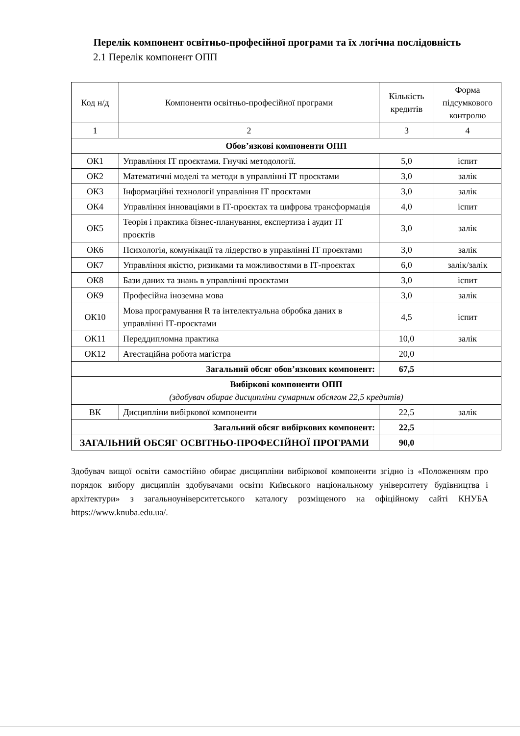Перелік компонент освітньо-професійної програми та їх логічна послідовність
2.1 Перелік компонент ОПП
| Код н/д | Компоненти освітньо-професійної програми | Кількість кредитів | Форма підсумкового контролю |
| 1 | 2 | 3 | 4 |
| Обов’язкові компоненти ОПП | | | |
| ОК1 | Управління ІТ проєктами. Гнучкі методології. | 5,0 | іспит |
| ОК2 | Математичні моделі та методи в управлінні ІТ проєктами | 3,0 | залік |
| ОК3 | Інформаційні технології управління ІТ проєктами | 3,0 | залік |
| ОК4 | Управління інноваціями в ІТ-проєктах та цифрова трансформація | 4,0 | іспит |
| ОК5 | Теорія і практика бізнес-планування, експертиза і аудит ІТ проєктів | 3,0 | залік |
| ОК6 | Психологія, комунікації та лідерство в управлінні ІТ проєктами | 3,0 | залік |
| ОК7 | Управління якістю, ризиками та можливостями в ІТ-проєктах | 6,0 | залік/залік |
| ОК8 | Бази даних та знань в управлінні проєктами | 3,0 | іспит |
| ОК9 | Професійна іноземна мова | 3,0 | залік |
| ОК10 | Мова програмування R та інтелектуальна обробка даних в управлінні ІТ-проєктами | 4,5 | іспит |
| ОК11 | Переддипломна практика | 10,0 | залік |
| ОК12 | Атестаційна робота магістра | 20,0 | |
| Загальний обсяг обов’язкових компонент: | | 67,5 | |
| Вибіркові компоненти ОПП (здобувач обирає дисципліни сумарним обсягом 22,5 кредитів) | | | |
| ВК | Дисципліни вибіркової компоненти | 22,5 | залік |
| Загальний обсяг вибіркових компонент: | | 22,5 | |
| ЗАГАЛЬНИЙ ОБСЯГ ОСВІТНЬО-ПРОФЕСІЙНОЇ ПРОГРАМИ | | 90,0 | |
Здобувач вищої освіти самостійно обирає дисципліни вибіркової компоненти згідно із «Положенням про порядок вибору дисциплін здобувачами освіти Київського національному університету будівництва і архітектури» з загальноуніверситетського каталогу розміщеного на офіційному сайті КНУБА https://www.knuba.edu.ua/.